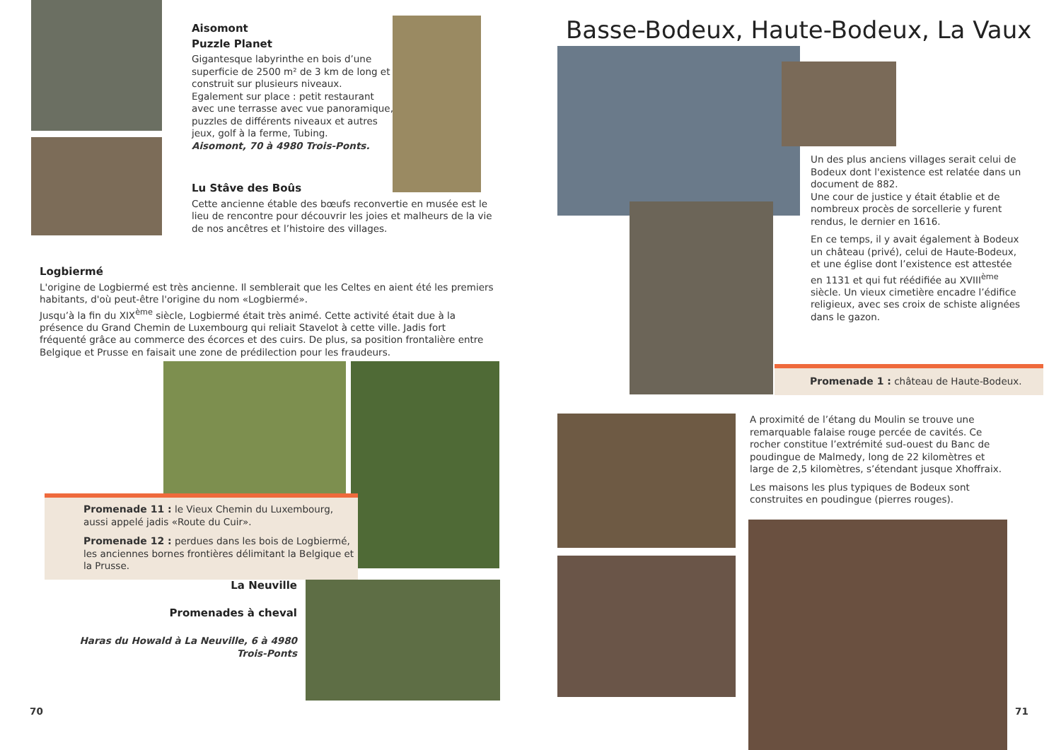Aisomont
Puzzle Planet
Gigantesque labyrinthe en bois d’une superficie de 2500 m² de 3 km de long et construit sur plusieurs niveaux.
Egalement sur place : petit restaurant avec une terrasse avec vue panoramique, puzzles de différents niveaux et autres jeux, golf à la ferme, Tubing.
Aisomont, 70 à 4980 Trois-Ponts.
Lu Stâve des Boûs
Cette ancienne étable des bœufs reconvertie en musée est le lieu de rencontre pour découvrir les joies et malheurs de la vie de nos ancêtres et l’histoire des villages.
Logbiermé
L'origine de Logbiermé est très ancienne. Il semblerait que les Celtes en aient été les premiers habitants, d'où peut-être l'origine du nom «Logbiermé».
Jusqu’à la fin du XIX<sup>ème</sup> siècle, Logbiermé était très animé. Cette activité était due à la présence du Grand Chemin de Luxembourg qui reliait Stavelot à cette ville. Jadis fort fréquenté grâce au commerce des écorces et des cuirs. De plus, sa position frontalière entre Belgique et Prusse en faisait une zone de prédilection pour les fraudeurs.
Promenade 11 : le Vieux Chemin du Luxembourg, aussi appelé jadis «Route du Cuir».
Promenade 12 : perdues dans les bois de Logbiermé, les anciennes bornes frontières délimitant la Belgique et la Prusse.
La Neuville
Promenades à cheval
Haras du Howald à La Neuville, 6 à 4980 Trois-Ponts
70
Basse-Bodeux, Haute-Bodeux, La Vaux
Un des plus anciens villages serait celui de Bodeux dont l'existence est relatée dans un document de 882.
Une cour de justice y était établie et de nombreux procès de sorcellerie y furent rendus, le dernier en 1616.
En ce temps, il y avait également à Bodeux un château (privé), celui de Haute-Bodeux, et une église dont l’existence est attestée en 1131 et qui fut réédifiée au XVIII<sup>ème</sup> siècle. Un vieux cimetière encadre l’édifice religieux, avec ses croix de schiste alignées dans le gazon.
Promenade 1 : château de Haute-Bodeux.
A proximité de l’étang du Moulin se trouve une remarquable falaise rouge percée de cavités. Ce rocher constitue l’extrémité sud-ouest du Banc de poudingue de Malmedy, long de 22 kilomètres et large de 2,5 kilomètres, s’étendant jusque Xhoffraix.
Les maisons les plus typiques de Bodeux sont construites en poudingue (pierres rouges).
71